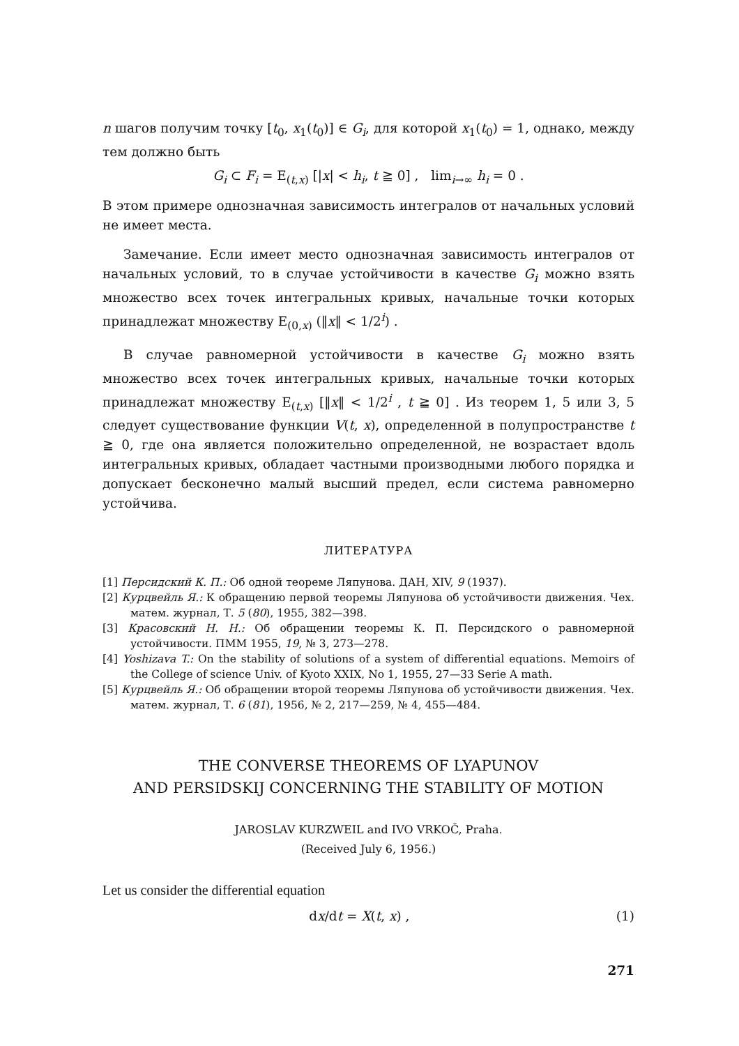n шагов получим точку [t<sub>0</sub>, x<sub>1</sub>(t<sub>0</sub>)] ∈ G<sub>i</sub>, для которой x<sub>1</sub>(t<sub>0</sub>) = 1, однако, между тем должно быть
G<sub>i</sub> ⊂ F<sub>i</sub> = E<sub>(t,x)</sub> [|x| < h<sub>i</sub>, t ≧ 0] , lim<sub>i→∞</sub> h<sub>i</sub> = 0 .
В этом примере однозначная зависимость интегралов от начальных условий не имеет места.
Замечание. Если имеет место однозначная зависимость интегралов от начальных условий, то в случае устойчивости в качестве G<sub>i</sub> можно взять множество всех точек интегральных кривых, начальные точки которых принадлежат множеству E<sub>(0,x)</sub> (‖x‖ < 1/2<sup>i</sup>) .
В случае равномерной устойчивости в качестве G<sub>i</sub> можно взять множество всех точек интегральных кривых, начальные точки которых принадлежат множеству E<sub>(t,x)</sub> [‖x‖ < 1/2<sup>i</sup> , t ≧ 0] . Из теорем 1, 5 или 3, 5 следует существование функции V(t, x), определенной в полупространстве t ≧ 0, где она является положительно определенной, не возрастает вдоль интегральных кривых, обладает частными производными любого порядка и допускает бесконечно малый высший предел, если система равномерно устойчива.
ЛИТЕРАТУРА
[1] Персидский К. П.: Об одной теореме Ляпунова. ДАН, XIV, 9 (1937).
[2] Курцвейль Я.: К обращению первой теоремы Ляпунова об устойчивости движения. Чех. матем. журнал, Т. 5 (80), 1955, 382—398.
[3] Красовский Н. Н.: Об обращении теоремы К. П. Персидского о равномерной устойчивости. ПММ 1955, 19, № 3, 273—278.
[4] Yoshizava T.: On the stability of solutions of a system of differential equations. Memoirs of the College of science Univ. of Kyoto XXIX, No 1, 1955, 27—33 Serie A math.
[5] Курцвейль Я.: Об обращении второй теоремы Ляпунова об устойчивости движения. Чех. матем. журнал, Т. 6 (81), 1956, № 2, 217—259, № 4, 455—484.
THE CONVERSE THEOREMS OF LYAPUNOV
AND PERSIDSKIJ CONCERNING THE STABILITY OF MOTION
JAROSLAV KURZWEIL and IVO VRKOČ, Praha.
(Received July 6, 1956.)
Let us consider the differential equation
dx/dt = X(t, x) , (1)
271